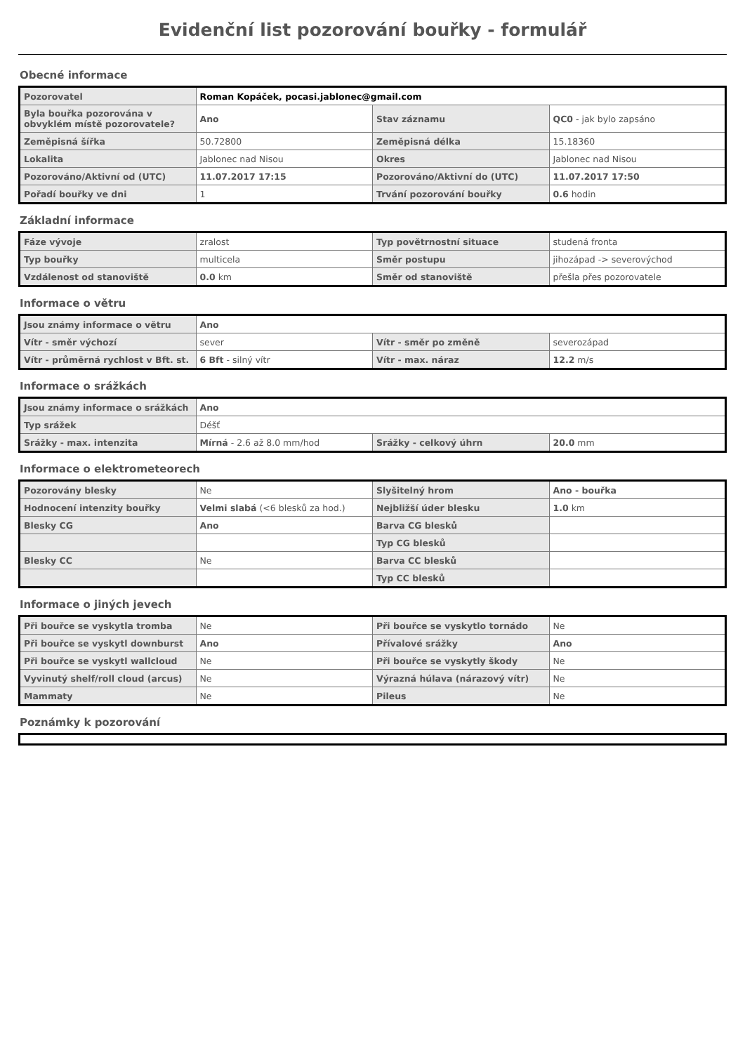Evidenční list pozorování bouřky - formulář
Obecné informace
| Pozorovatel | Roman Kopáček, pocasi.jablonec@gmail.com | | |
| Byla bouřka pozorována v obvyklém místě pozorovatele? | Ano | Stav záznamu | QC0 - jak bylo zapsáno |
| Zeměpisná šířka | 50.72800 | Zeměpisná délka | 15.18360 |
| Lokalita | Jablonec nad Nisou | Okres | Jablonec nad Nisou |
| Pozorováno/Aktivní od (UTC) | 11.07.2017 17:15 | Pozorováno/Aktivní do (UTC) | 11.07.2017 17:50 |
| Pořadí bouřky ve dni | 1 | Trvání pozorování bouřky | 0.6 hodin |
Základní informace
| Fáze vývoje | zralost | Typ povětrnostní situace | studená fronta |
| Typ bouřky | multicela | Směr postupu | jihozápad -> severovýchod |
| Vzdálenost od stanoviště | 0.0 km | Směr od stanoviště | přešla přes pozorovatele |
Informace o větru
| Jsou známy informace o větru | Ano | | |
| Vítr - směr výchozí | sever | Vítr - směr po změně | severozápad |
| Vítr - průměrná rychlost v Bft. st. | 6 Bft - silný vítr | Vítr - max. náraz | 12.2 m/s |
Informace o srážkách
| Jsou známy informace o srážkách | Ano | | |
| Typ srážek | Déšť | | |
| Srážky - max. intenzita | Mírná - 2.6 až 8.0 mm/hod | Srážky - celkový úhrn | 20.0 mm |
Informace o elektrometeorech
| Pozorovány blesky | Ne | Slyšitelný hrom | Ano - bouřka |
| Hodnocení intenzity bouřky | Velmi slabá (<6 blesků za hod.) | Nejbližší úder blesku | 1.0 km |
| Blesky CG | Ano | Barva CG blesků | |
| | | Typ CG blesků | |
| Blesky CC | Ne | Barva CC blesků | |
| | | Typ CC blesků | |
Informace o jiných jevech
| Při bouřce se vyskytla tromba | Ne | Při bouřce se vyskytlo tornádo | Ne |
| Při bouřce se vyskytl downburst | Ano | Přívalové srážky | Ano |
| Při bouřce se vyskytl wallcloud | Ne | Při bouřce se vyskytly škody | Ne |
| Vyvinutý shelf/roll cloud (arcus) | Ne | Výrazná húlava (nárazový vítr) | Ne |
| Mammaty | Ne | Pileus | Ne |
Poznámky k pozorování